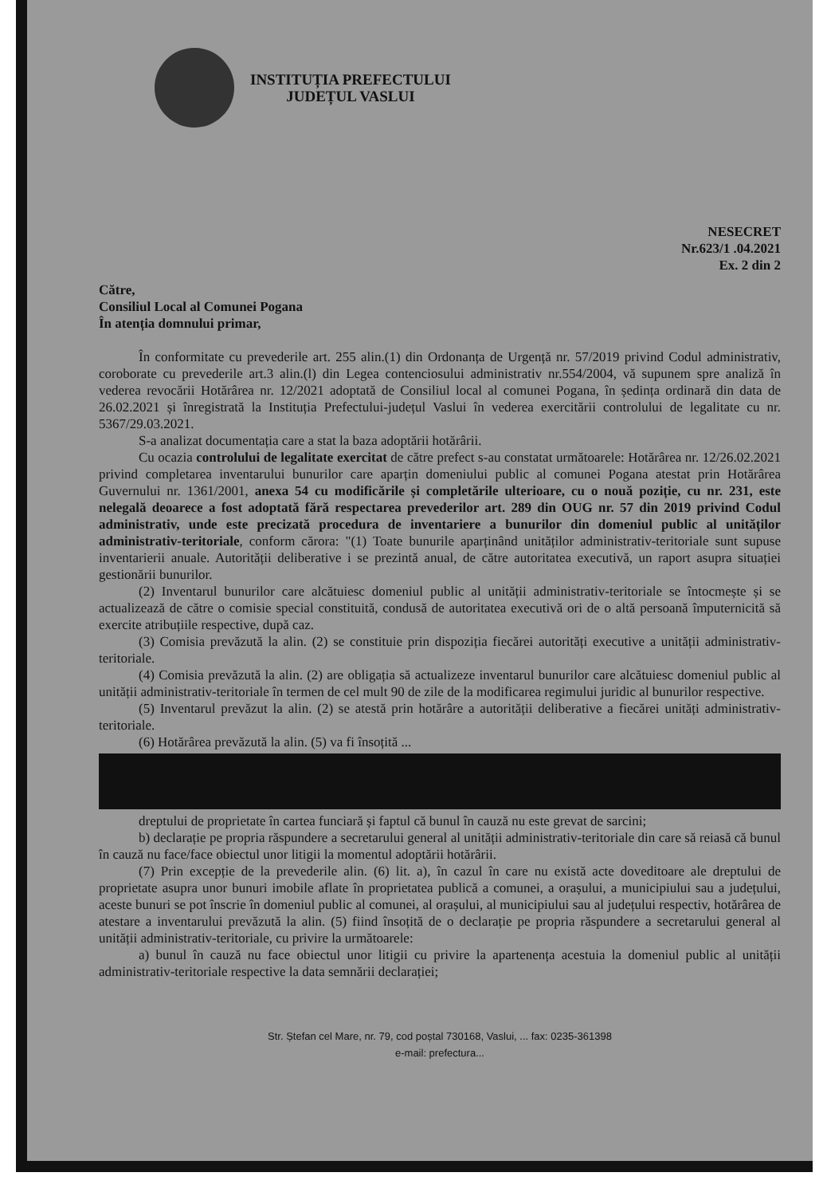INSTITUȚIA PREFECTULUI
JUDEȚUL VASLUI
NESECRET
Nr.623/1 .04.2021
Ex. 2 din 2
Către,
Consiliul Local al Comunei Pogana
În atenția domnului primar,
În conformitate cu prevederile art. 255 alin.(1) din Ordonanța de Urgență nr. 57/2019 privind Codul administrativ, coroborate cu prevederile art.3 alin.(l) din Legea contenciosului administrativ nr.554/2004, vă supunem spre analiză în vederea revocării Hotărârea nr. 12/2021 adoptată de Consiliul local al comunei Pogana, în ședința ordinară din data de 26.02.2021 și înregistrată la Instituția Prefectului-județul Vaslui în vederea exercitării controlului de legalitate cu nr. 5367/29.03.2021.
S-a analizat documentația care a stat la baza adoptării hotărârii.
Cu ocazia controlului de legalitate exercitat de către prefect s-au constatat următoarele: Hotărârea nr. 12/26.02.2021 privind completarea inventarului bunurilor care aparțin domeniului public al comunei Pogana atestat prin Hotărârea Guvernului nr. 1361/2001, anexa 54 cu modificările și completările ulterioare, cu o nouă poziție, cu nr. 231, este nelegală deoarece a fost adoptată fără respectarea prevederilor art. 289 din OUG nr. 57 din 2019 privind Codul administrativ, unde este precizată procedura de inventariere a bunurilor din domeniul public al unităților administrativ-teritoriale, conform cărora: "(1) Toate bunurile aparținând unităților administrativ-teritoriale sunt supuse inventarierii anuale. Autorității deliberative i se prezintă anual, de către autoritatea executivă, un raport asupra situației gestionării bunurilor.
(2) Inventarul bunurilor care alcătuiesc domeniul public al unității administrativ-teritoriale se întocmește și se actualizează de către o comisie special constituită, condusă de autoritatea executivă ori de o altă persoană împuternicită să exercite atribuțiile respective, după caz.
(3) Comisia prevăzută la alin. (2) se constituie prin dispoziția fiecărei autorități executive a unității administrativ-teritoriale.
(4) Comisia prevăzută la alin. (2) are obligația să actualizeze inventarul bunurilor care alcătuiesc domeniul public al unității administrativ-teritoriale în termen de cel mult 90 de zile de la modificarea regimului juridic al bunurilor respective.
(5) Inventarul prevăzut la alin. (2) se atestă prin hotărâre a autorității deliberative a fiecărei unități administrativ-teritoriale.
(6) Hotărârea prevăzută la alin. (5) va fi însoțită ...
dreptului de proprietate în cartea funciară și faptul că bunul în cauză nu este grevat de sarcini;
b) declarație pe propria răspundere a secretarului general al unității administrativ-teritoriale din care să reiasă că bunul în cauză nu face/face obiectul unor litigii la momentul adoptării hotărârii.
(7) Prin excepție de la prevederile alin. (6) lit. a), în cazul în care nu există acte doveditoare ale dreptului de proprietate asupra unor bunuri imobile aflate în proprietatea publică a comunei, a orașului, a municipiului sau a județului, aceste bunuri se pot înscrie în domeniul public al comunei, al orașului, al municipiului sau al județului respectiv, hotărârea de atestare a inventarului prevăzută la alin. (5) fiind însoțită de o declarație pe propria răspundere a secretarului general al unității administrativ-teritoriale, cu privire la următoarele:
a) bunul în cauză nu face obiectul unor litigii cu privire la apartenența acestuia la domeniul public al unității administrativ-teritoriale respective la data semnării declarației;
Str. Ștefan cel Mare, nr. 79, cod poștal 730168, Vaslui, ... fax: 0235-361398
e-mail: prefectura...